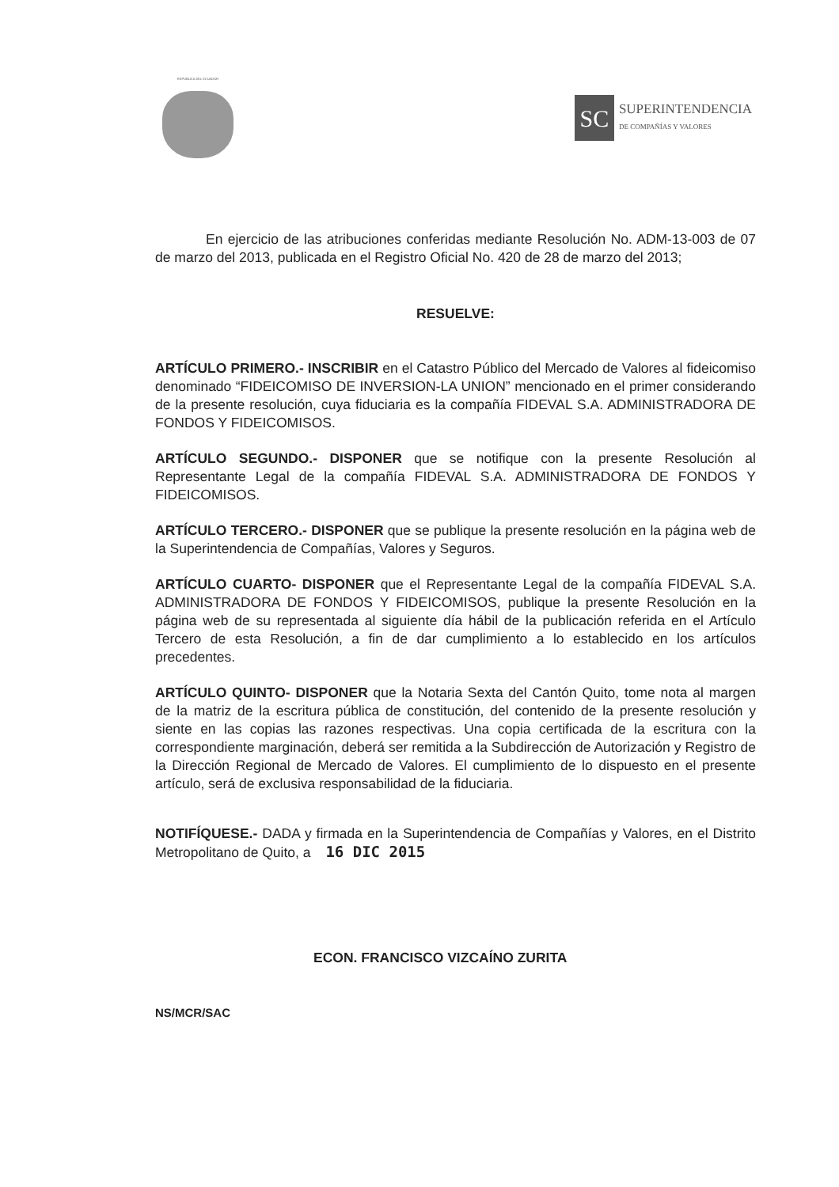REPUBLICA DEL ECUADOR
SC
SUPERINTENDENCIA
DE COMPAÑÍAS Y VALORES
En ejercicio de las atribuciones conferidas mediante Resolución No. ADM-13-003 de 07 de marzo del 2013, publicada en el Registro Oficial No. 420 de 28 de marzo del 2013;
RESUELVE:
ARTÍCULO PRIMERO.- INSCRIBIR en el Catastro Público del Mercado de Valores al fideicomiso denominado “FIDEICOMISO DE INVERSION-LA UNION” mencionado en el primer considerando de la presente resolución, cuya fiduciaria es la compañía FIDEVAL S.A. ADMINISTRADORA DE FONDOS Y FIDEICOMISOS.
ARTÍCULO SEGUNDO.- DISPONER que se notifique con la presente Resolución al Representante Legal de la compañía FIDEVAL S.A. ADMINISTRADORA DE FONDOS Y FIDEICOMISOS.
ARTÍCULO TERCERO.- DISPONER que se publique la presente resolución en la página web de la Superintendencia de Compañías, Valores y Seguros.
ARTÍCULO CUARTO- DISPONER que el Representante Legal de la compañía FIDEVAL S.A. ADMINISTRADORA DE FONDOS Y FIDEICOMISOS, publique la presente Resolución en la página web de su representada al siguiente día hábil de la publicación referida en el Artículo Tercero de esta Resolución, a fin de dar cumplimiento a lo establecido en los artículos precedentes.
ARTÍCULO QUINTO- DISPONER que la Notaria Sexta del Cantón Quito, tome nota al margen de la matriz de la escritura pública de constitución, del contenido de la presente resolución y siente en las copias las razones respectivas. Una copia certificada de la escritura con la correspondiente marginación, deberá ser remitida a la Subdirección de Autorización y Registro de la Dirección Regional de Mercado de Valores. El cumplimiento de lo dispuesto en el presente artículo, será de exclusiva responsabilidad de la fiduciaria.
NOTIFÍQUESE.- DADA y firmada en la Superintendencia de Compañías y Valores, en el Distrito Metropolitano de Quito, a 16 DIC 2015
ECON. FRANCISCO VIZCAÍNO ZURITA
NS/MCR/SAC